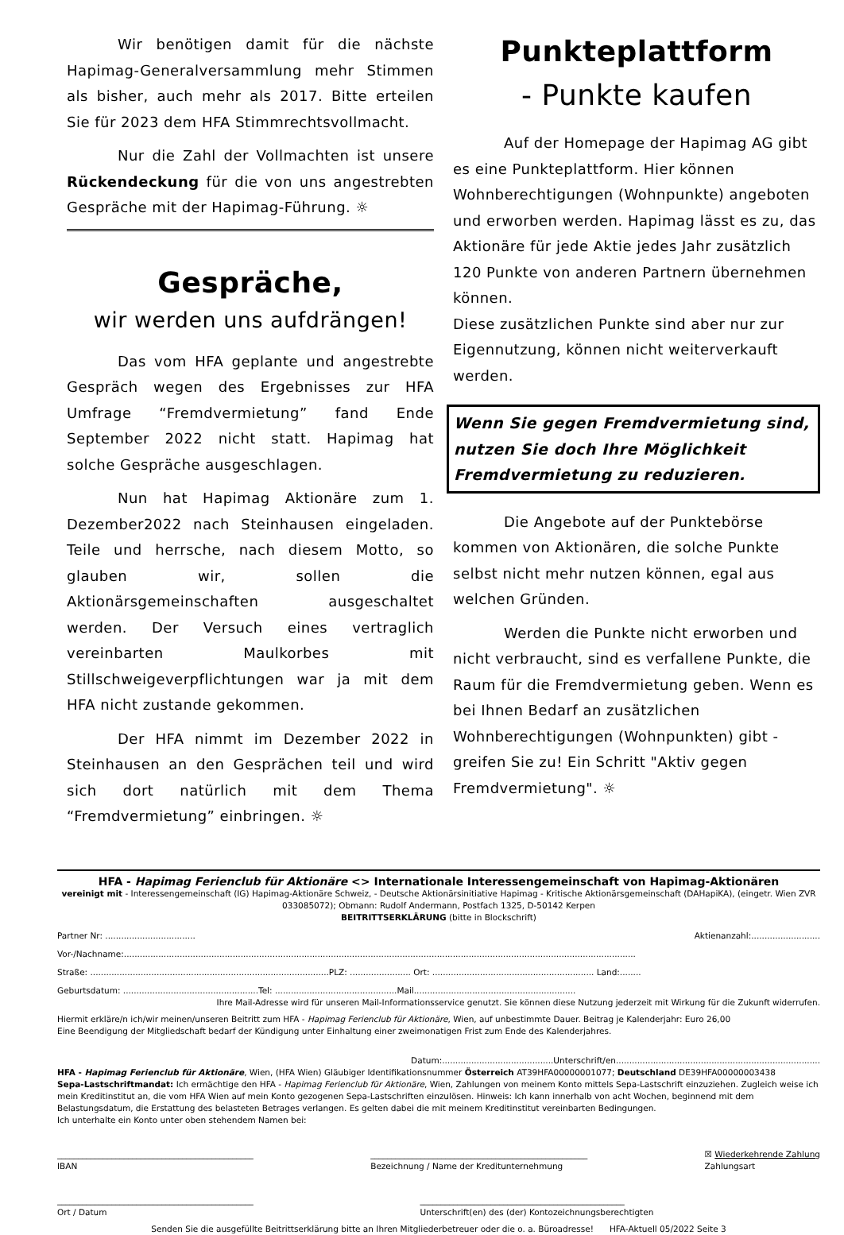Wir benötigen damit für die nächste Hapimag-Generalversammlung mehr Stimmen als bisher, auch mehr als 2017. Bitte erteilen Sie für 2023 dem HFA Stimmrechtsvollmacht.
Nur die Zahl der Vollmachten ist unsere Rückendeckung für die von uns angestrebten Gespräche mit der Hapimag-Führung. ☼
Gespräche,
wir werden uns aufdrängen!
Das vom HFA geplante und angestrebte Gespräch wegen des Ergebnisses zur HFA Umfrage “Fremdvermietung” fand Ende September 2022 nicht statt. Hapimag hat solche Gespräche ausgeschlagen.
Nun hat Hapimag Aktionäre zum 1. Dezember2022 nach Steinhausen eingeladen. Teile und herrsche, nach diesem Motto, so glauben wir, sollen die Aktionärsgemeinschaften ausgeschaltet werden. Der Versuch eines vertraglich vereinbarten Maulkorbes mit Stillschweigeverpflichtungen war ja mit dem HFA nicht zustande gekommen.
Der HFA nimmt im Dezember 2022 in Steinhausen an den Gesprächen teil und wird sich dort natürlich mit dem Thema “Fremdvermietung” einbringen. ☼
Punkteplattform
- Punkte kaufen
Auf der Homepage der Hapimag AG gibt es eine Punkteplattform. Hier können Wohnberechtigungen (Wohnpunkte) angeboten und erworben werden. Hapimag lässt es zu, das Aktionäre für jede Aktie jedes Jahr zusätzlich 120 Punkte von anderen Partnern übernehmen können.
Diese zusätzlichen Punkte sind aber nur zur Eigennutzung, können nicht weiterverkauft werden.
Wenn Sie gegen Fremdvermietung sind, nutzen Sie doch Ihre Möglichkeit Fremdvermietung zu reduzieren.
Die Angebote auf der Punktebörse kommen von Aktionären, die solche Punkte selbst nicht mehr nutzen können, egal aus welchen Gründen.
Werden die Punkte nicht erworben und nicht verbraucht, sind es verfallene Punkte, die Raum für die Fremdvermietung geben. Wenn es bei Ihnen Bedarf an zusätzlichen Wohnberechtigungen (Wohnpunkten) gibt - greifen Sie zu! Ein Schritt "Aktiv gegen Fremdvermietung". ☼
HFA - Hapimag Ferienclub für Aktionäre <> Internationale Interessengemeinschaft von Hapimag-Aktionären
vereinigt mit - Interessengemeinschaft (IG) Hapimag-Aktionäre Schweiz, - Deutsche Aktionärsinitiative Hapimag - Kritische Aktionärsgemeinschaft (DAHapiKA), (eingetr. Wien ZVR 033085072); Obmann: Rudolf Andermann, Postfach 1325, D-50142 Kerpen
BEITRITTSERKLÄRUNG (bitte in Blockschrift)
Partner Nr: .................................. Aktienanzahl:..........................
Vor-/Nachname:.................................................................................................................................................................................................
Straße: ..........................................................................................PLZ: ....................... Ort: ............................................................. Land:........
Geburtsdatum: ...................................................Tel: ..............................................Mail.............................................................
Ihre Mail-Adresse wird für unseren Mail-Informationsservice genutzt. Sie können diese Nutzung jederzeit mit Wirkung für die Zukunft widerrufen.
Hiermit erkläre/n ich/wir meinen/unseren Beitritt zum HFA - Hapimag Ferienclub für Aktionäre, Wien, auf unbestimmte Dauer. Beitrag je Kalenderjahr: Euro 26,00
Eine Beendigung der Mitgliedschaft bedarf der Kündigung unter Einhaltung einer zweimonatigen Frist zum Ende des Kalenderjahres.
Datum:..........................................Unterschrift/en.............................................................................
HFA - Hapimag Ferienclub für Aktionäre, Wien, (HFA Wien) Gläubiger Identifikationsnummer Österreich AT39HFA00000001077; Deutschland DE39HFA00000003438
Sepa-Lastschriftmandat: Ich ermächtige den HFA - Hapimag Ferienclub für Aktionäre, Wien, Zahlungen von meinem Konto mittels Sepa-Lastschrift einzuziehen. Zugleich weise ich mein Kreditinstitut an, die vom HFA Wien auf mein Konto gezogenen Sepa-Lastschriften einzulösen. Hinweis: Ich kann innerhalb von acht Wochen, beginnend mit dem Belastungsdatum, die Erstattung des belasteten Betrages verlangen. Es gelten dabei die mit meinem Kreditinstitut vereinbarten Bedingungen.
Ich unterhalte ein Konto unter oben stehendem Namen bei:
_______________________________________________
IBAN ____________________________________________________
Bezeichnung / Name der Kreditunternehmung ☒ Wiederkehrende Zahlung
Zahlungsart
_______________________________________________
Ort / Datum _________________________________________________
Unterschrift(en) des (der) Kontozeichnungsberechtigten
Senden Sie die ausgefüllte Beitrittserklärung bitte an Ihren Mitgliederbetreuer oder die o. a. Büroadresse! HFA-Aktuell 05/2022 Seite 3